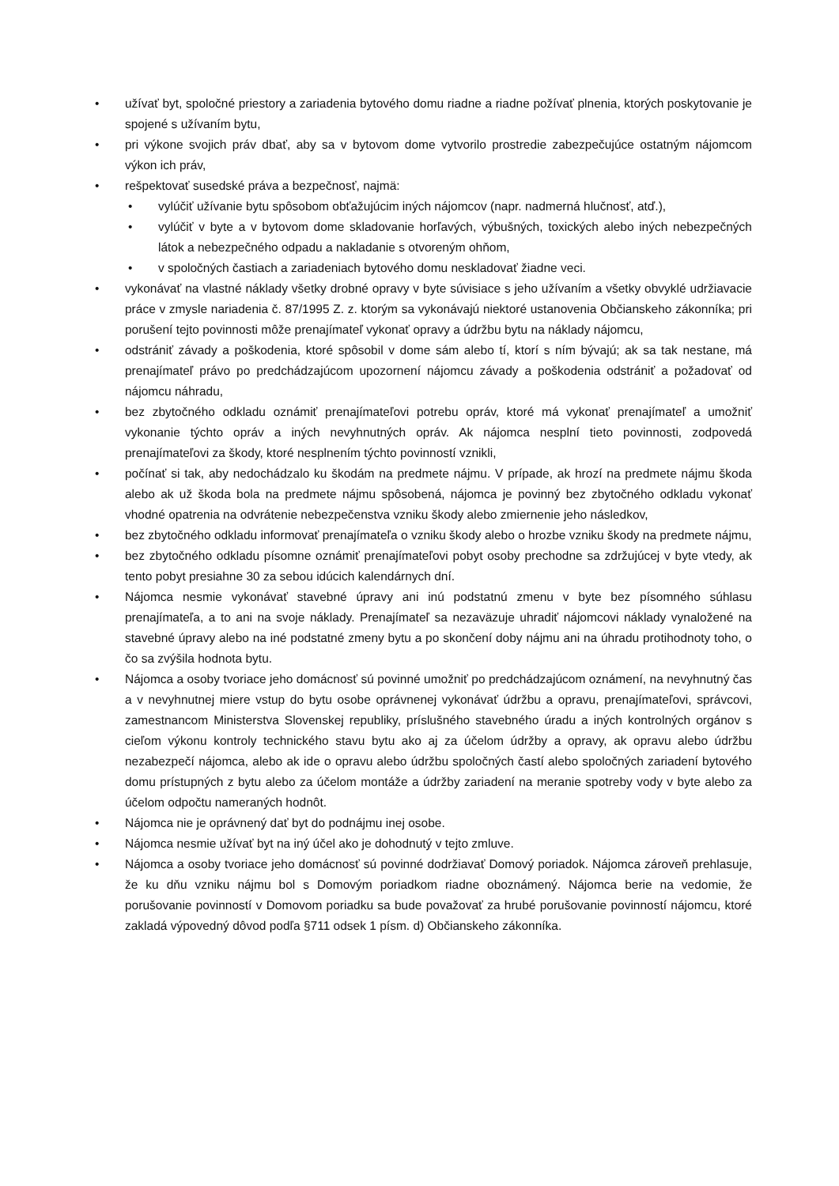• užívať byt, spoločné priestory a zariadenia bytového domu riadne a riadne požívať plnenia, ktorých poskytovanie je spojené s užívaním bytu,
• pri výkone svojich práv dbať, aby sa v bytovom dome vytvorilo prostredie zabezpečujúce ostatným nájomcom výkon ich práv,
• rešpektovať susedské práva a bezpečnosť, najmä:
• vylúčiť užívanie bytu spôsobom obťažujúcim iných nájomcov (napr. nadmerná hlučnosť, atď.),
• vylúčiť v byte a v bytovom dome skladovanie horľavých, výbušných, toxických alebo iných nebezpečných látok a nebezpečného odpadu a nakladanie s otvoreným ohňom,
• v spoločných častiach a zariadeniach bytového domu neskladovať žiadne veci.
• vykonávať na vlastné náklady všetky drobné opravy v byte súvisiace s jeho užívaním a všetky obvyklé udržiavacie práce v zmysle nariadenia č. 87/1995 Z. z. ktorým sa vykonávajú niektoré ustanovenia Občianskeho zákonníka; pri porušení tejto povinnosti môže prenajímateľ vykonať opravy a údržbu bytu na náklady nájomcu,
• odstrániť závady a poškodenia, ktoré spôsobil v dome sám alebo tí, ktorí s ním bývajú; ak sa tak nestane, má prenajímateľ právo po predchádzajúcom upozornení nájomcu závady a poškodenia odstrániť a požadovať od nájomcu náhradu,
• bez zbytočného odkladu oznámiť prenajímateľovi potrebu opráv, ktoré má vykonať prenajímateľ a umožniť vykonanie týchto opráv a iných nevyhnutných opráv. Ak nájomca nesplní tieto povinnosti, zodpovedá prenajímateľovi za škody, ktoré nesplnením týchto povinností vznikli,
• počínať si tak, aby nedochádzalo ku škodám na predmete nájmu. V prípade, ak hrozí na predmete nájmu škoda alebo ak už škoda bola na predmete nájmu spôsobená, nájomca je povinný bez zbytočného odkladu vykonať vhodné opatrenia na odvrátenie nebezpečenstva vzniku škody alebo zmiernenie jeho následkov,
• bez zbytočného odkladu informovať prenajímateľa o vzniku škody alebo o hrozbe vzniku škody na predmete nájmu,
• bez zbytočného odkladu písomne oznámiť prenajímateľovi pobyt osoby prechodne sa zdržujúcej v byte vtedy, ak tento pobyt presiahne 30 za sebou idúcich kalendárnych dní.
• Nájomca nesmie vykonávať stavebné úpravy ani inú podstatnú zmenu v byte bez písomného súhlasu prenajímateľa, a to ani na svoje náklady. Prenajímateľ sa nezaväzuje uhradiť nájomcovi náklady vynaložené na stavebné úpravy alebo na iné podstatné zmeny bytu a po skončení doby nájmu ani na úhradu protihodnoty toho, o čo sa zvýšila hodnota bytu.
• Nájomca a osoby tvoriace jeho domácnosť sú povinné umožniť po predchádzajúcom oznámení, na nevyhnutný čas a v nevyhnutnej miere vstup do bytu osobe oprávnenej vykonávať údržbu a opravu, prenajímateľovi, správcovi, zamestnancom Ministerstva Slovenskej republiky, príslušného stavebného úradu a iných kontrolných orgánov s cieľom výkonu kontroly technického stavu bytu ako aj za účelom údržby a opravy, ak opravu alebo údržbu nezabezpečí nájomca, alebo ak ide o opravu alebo údržbu spoločných častí alebo spoločných zariadení bytového domu prístupných z bytu alebo za účelom montáže a údržby zariadení na meranie spotreby vody v byte alebo za účelom odpočtu nameraných hodnôt.
• Nájomca nie je oprávnený dať byt do podnájmu inej osobe.
• Nájomca nesmie užívať byt na iný účel ako je dohodnutý v tejto zmluve.
• Nájomca a osoby tvoriace jeho domácnosť sú povinné dodržiavať Domový poriadok. Nájomca zároveň prehlasuje, že ku dňu vzniku nájmu bol s Domovým poriadkom riadne oboznámený. Nájomca berie na vedomie, že porušovanie povinností v Domovom poriadku sa bude považovať za hrubé porušovanie povinností nájomcu, ktoré zakladá výpovedný dôvod podľa §711 odsek 1 písm. d) Občianskeho zákonníka.